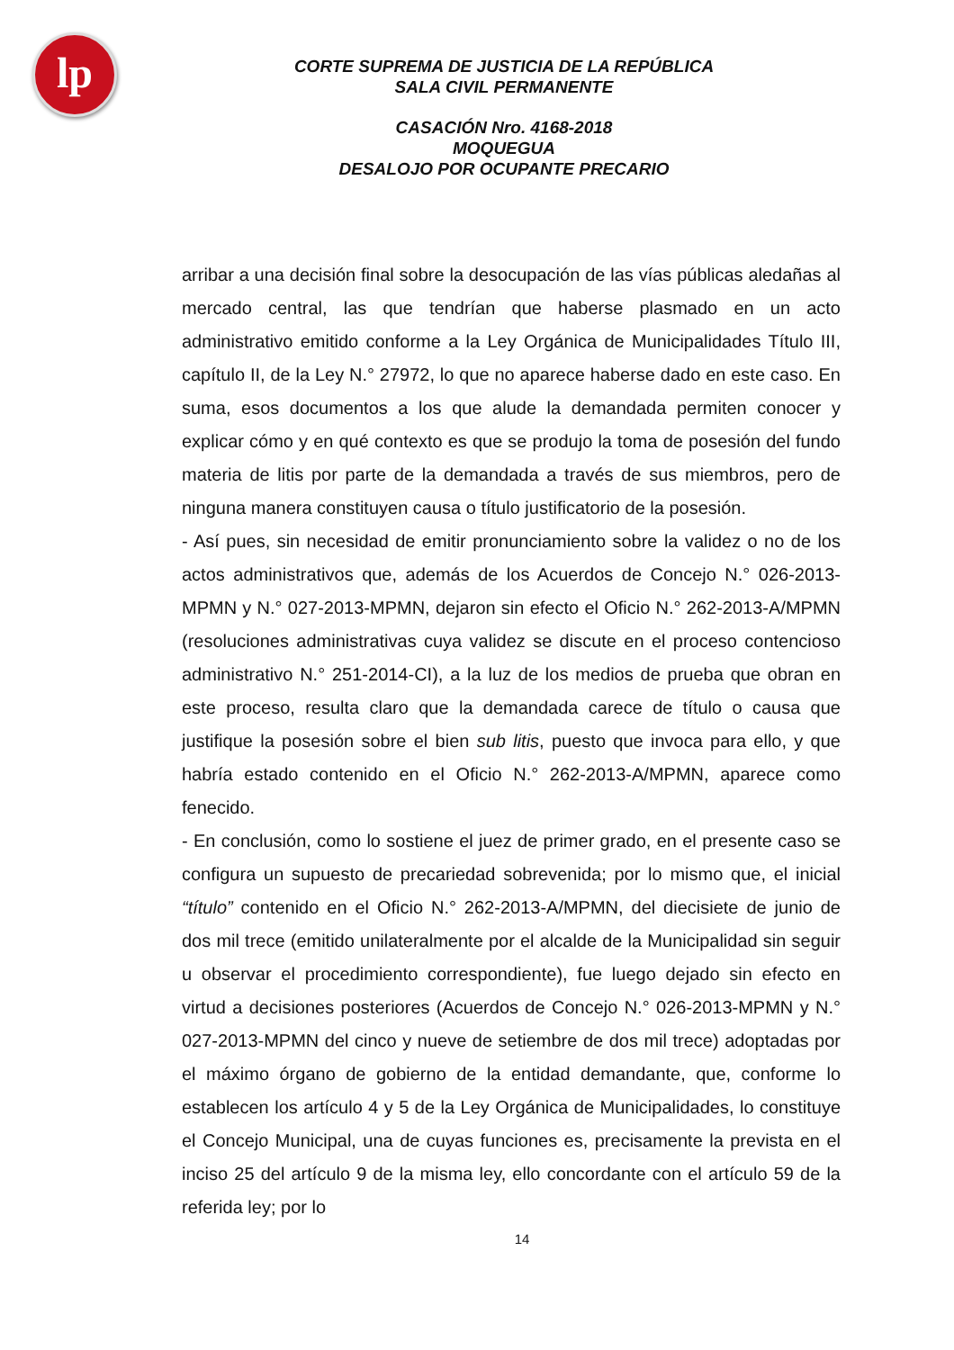lp
CORTE SUPREMA DE JUSTICIA DE LA REPÚBLICA
SALA CIVIL PERMANENTE
CASACIÓN Nro. 4168-2018
MOQUEGUA
DESALOJO POR OCUPANTE PRECARIO
arribar a una decisión final sobre la desocupación de las vías públicas aledañas al mercado central, las que tendrían que haberse plasmado en un acto administrativo emitido conforme a la Ley Orgánica de Municipalidades Título III, capítulo II, de la Ley N.° 27972, lo que no aparece haberse dado en este caso. En suma, esos documentos a los que alude la demandada permiten conocer y explicar cómo y en qué contexto es que se produjo la toma de posesión del fundo materia de litis por parte de la demandada a través de sus miembros, pero de ninguna manera constituyen causa o título justificatorio de la posesión.
- Así pues, sin necesidad de emitir pronunciamiento sobre la validez o no de los actos administrativos que, además de los Acuerdos de Concejo N.° 026-2013-MPMN y N.° 027-2013-MPMN, dejaron sin efecto el Oficio N.° 262-2013-A/MPMN (resoluciones administrativas cuya validez se discute en el proceso contencioso administrativo N.° 251-2014-CI), a la luz de los medios de prueba que obran en este proceso, resulta claro que la demandada carece de título o causa que justifique la posesión sobre el bien sub litis, puesto que invoca para ello, y que habría estado contenido en el Oficio N.° 262-2013-A/MPMN, aparece como fenecido.
- En conclusión, como lo sostiene el juez de primer grado, en el presente caso se configura un supuesto de precariedad sobrevenida; por lo mismo que, el inicial “título” contenido en el Oficio N.° 262-2013-A/MPMN, del diecisiete de junio de dos mil trece (emitido unilateralmente por el alcalde de la Municipalidad sin seguir u observar el procedimiento correspondiente), fue luego dejado sin efecto en virtud a decisiones posteriores (Acuerdos de Concejo N.° 026-2013-MPMN y N.° 027-2013-MPMN del cinco y nueve de setiembre de dos mil trece) adoptadas por el máximo órgano de gobierno de la entidad demandante, que, conforme lo establecen los artículo 4 y 5 de la Ley Orgánica de Municipalidades, lo constituye el Concejo Municipal, una de cuyas funciones es, precisamente la prevista en el inciso 25 del artículo 9 de la misma ley, ello concordante con el artículo 59 de la referida ley; por lo
14